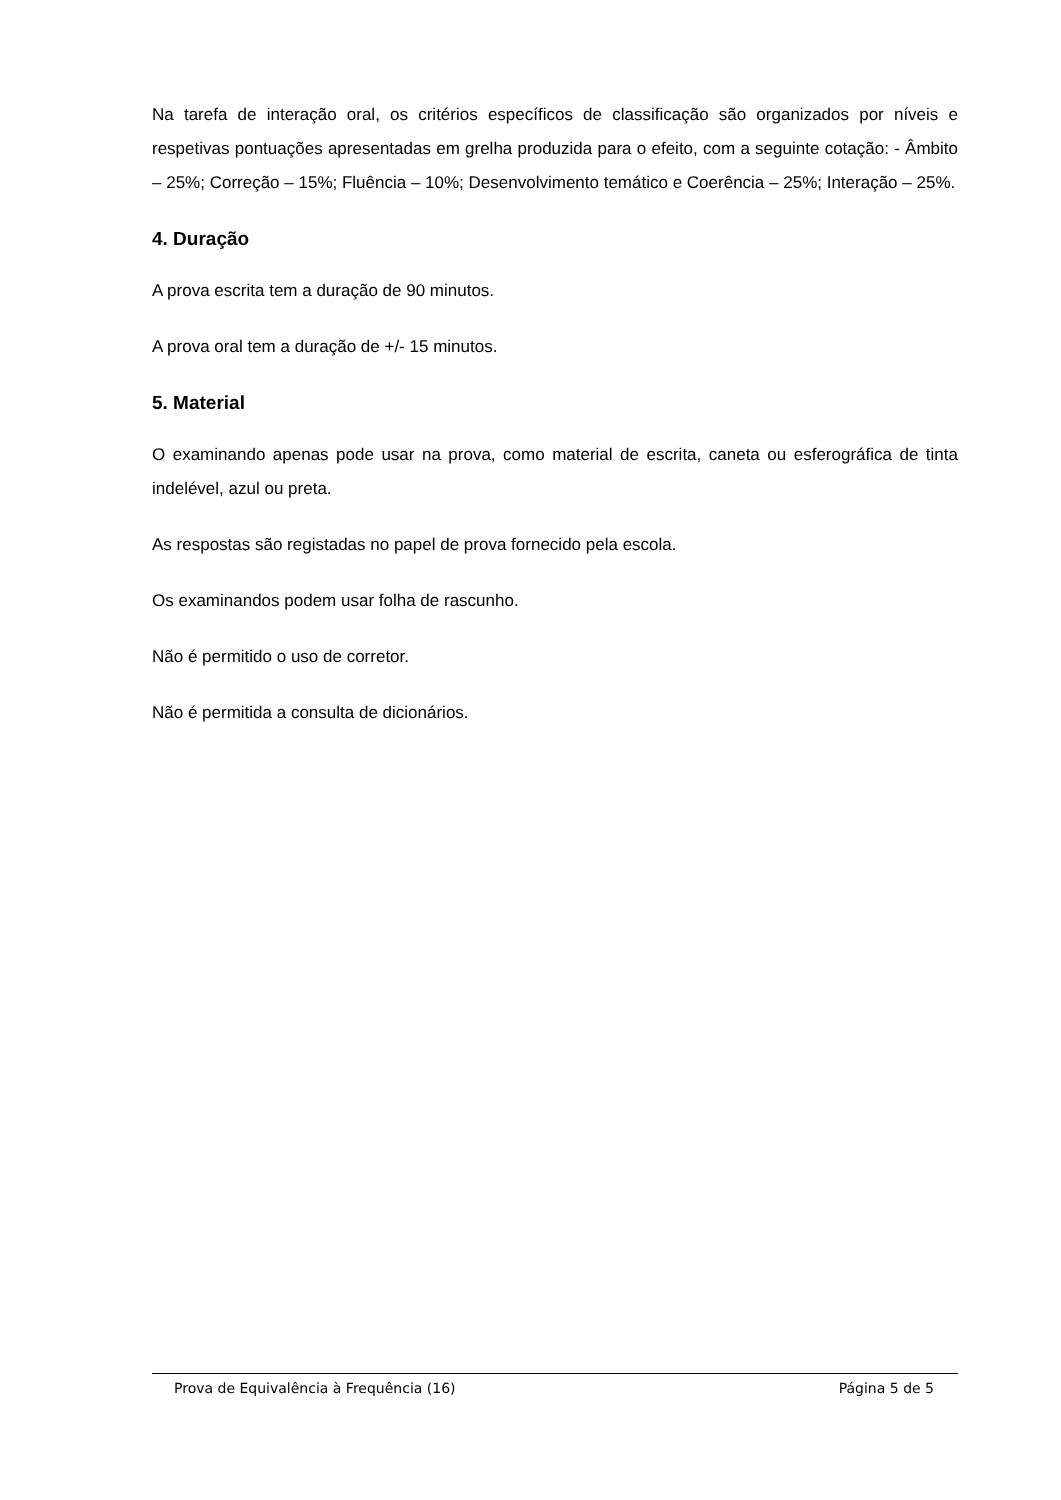Na tarefa de interação oral, os critérios específicos de classificação são organizados por níveis e respetivas pontuações apresentadas em grelha produzida para o efeito, com a seguinte cotação: - Âmbito – 25%; Correção – 15%; Fluência – 10%; Desenvolvimento temático e Coerência – 25%; Interação – 25%.
4. Duração
A prova escrita tem a duração de 90 minutos.
A prova oral tem a duração de +/- 15 minutos.
5. Material
O examinando apenas pode usar na prova, como material de escrita, caneta ou esferográfica de tinta indelével, azul ou preta.
As respostas são registadas no papel de prova fornecido pela escola.
Os examinandos podem usar folha de rascunho.
Não é permitido o uso de corretor.
Não é permitida a consulta de dicionários.
Prova de Equivalência à Frequência (16) Página 5 de 5